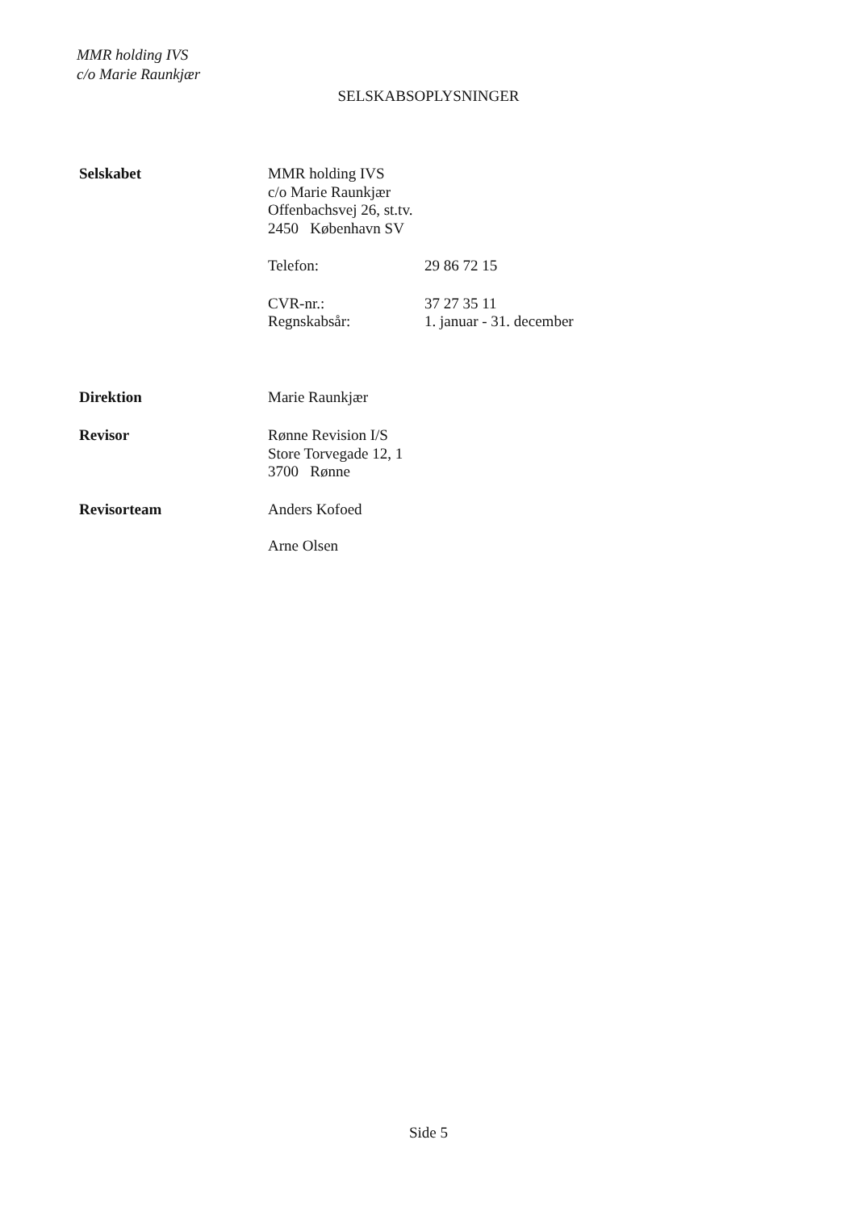MMR holding IVS
c/o Marie Raunkjær
SELSKABSOPLYSNINGER
Selskabet MMR holding IVS
c/o Marie Raunkjær
Offenbachsvej 26, st.tv.
2450 København SV
Telefon: 29 86 72 15
CVR-nr.: 37 27 35 11
Regnskabsår: 1. januar - 31. december
Direktion Marie Raunkjær
Revisor Rønne Revision I/S
Store Torvegade 12, 1
3700 Rønne
Revisorteam Anders Kofoed
Arne Olsen
Side 5